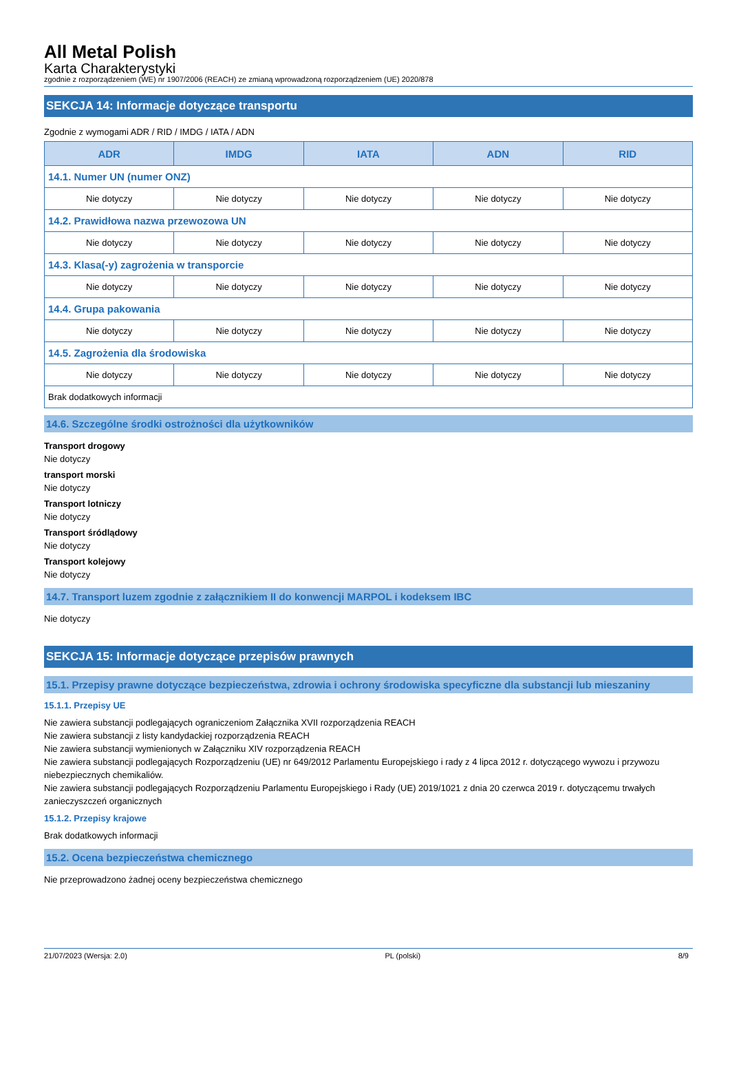All Metal Polish
Karta Charakterystyki
zgodnie z rozporządzeniem (WE) nr 1907/2006 (REACH) ze zmianą wprowadzoną rozporządzeniem (UE) 2020/878
SEKCJA 14: Informacje dotyczące transportu
Zgodnie z wymogami ADR / RID / IMDG / IATA / ADN
| ADR | IMDG | IATA | ADN | RID |
| --- | --- | --- | --- | --- |
| 14.1. Numer UN (numer ONZ) | | | | |
| Nie dotyczy | Nie dotyczy | Nie dotyczy | Nie dotyczy | Nie dotyczy |
| 14.2. Prawidłowa nazwa przewozowa UN | | | | |
| Nie dotyczy | Nie dotyczy | Nie dotyczy | Nie dotyczy | Nie dotyczy |
| 14.3. Klasa(-y) zagrożenia w transporcie | | | | |
| Nie dotyczy | Nie dotyczy | Nie dotyczy | Nie dotyczy | Nie dotyczy |
| 14.4. Grupa pakowania | | | | |
| Nie dotyczy | Nie dotyczy | Nie dotyczy | Nie dotyczy | Nie dotyczy |
| 14.5. Zagrożenia dla środowiska | | | | |
| Nie dotyczy | Nie dotyczy | Nie dotyczy | Nie dotyczy | Nie dotyczy |
| Brak dodatkowych informacji | | | | |
14.6. Szczególne środki ostrożności dla użytkowników
Transport drogowy
Nie dotyczy
transport morski
Nie dotyczy
Transport lotniczy
Nie dotyczy
Transport śródlądowy
Nie dotyczy
Transport kolejowy
Nie dotyczy
14.7. Transport luzem zgodnie z załącznikiem II do konwencji MARPOL i kodeksem IBC
Nie dotyczy
SEKCJA 15: Informacje dotyczące przepisów prawnych
15.1. Przepisy prawne dotyczące bezpieczeństwa, zdrowia i ochrony środowiska specyficzne dla substancji lub mieszaniny
15.1.1. Przepisy UE
Nie zawiera substancji podlegających ograniczeniom Załącznika XVII rozporządzenia REACH
Nie zawiera substancji z listy kandydackiej rozporządzenia REACH
Nie zawiera substancji wymienionych w Załączniku XIV rozporządzenia REACH
Nie zawiera substancji podlegających Rozporządzeniu (UE) nr 649/2012 Parlamentu Europejskiego i rady z 4 lipca 2012 r. dotyczącego wywozu i przywozu niebezpiecznych chemikaliów.
Nie zawiera substancji podlegających Rozporządzeniu Parlamentu Europejskiego i Rady (UE) 2019/1021 z dnia 20 czerwca 2019 r. dotyczącemu trwałych zanieczyszczeń organicznych
15.1.2. Przepisy krajowe
Brak dodatkowych informacji
15.2. Ocena bezpieczeństwa chemicznego
Nie przeprowadzono żadnej oceny bezpieczeństwa chemicznego
21/07/2023 (Wersja: 2.0) PL (polski) 8/9